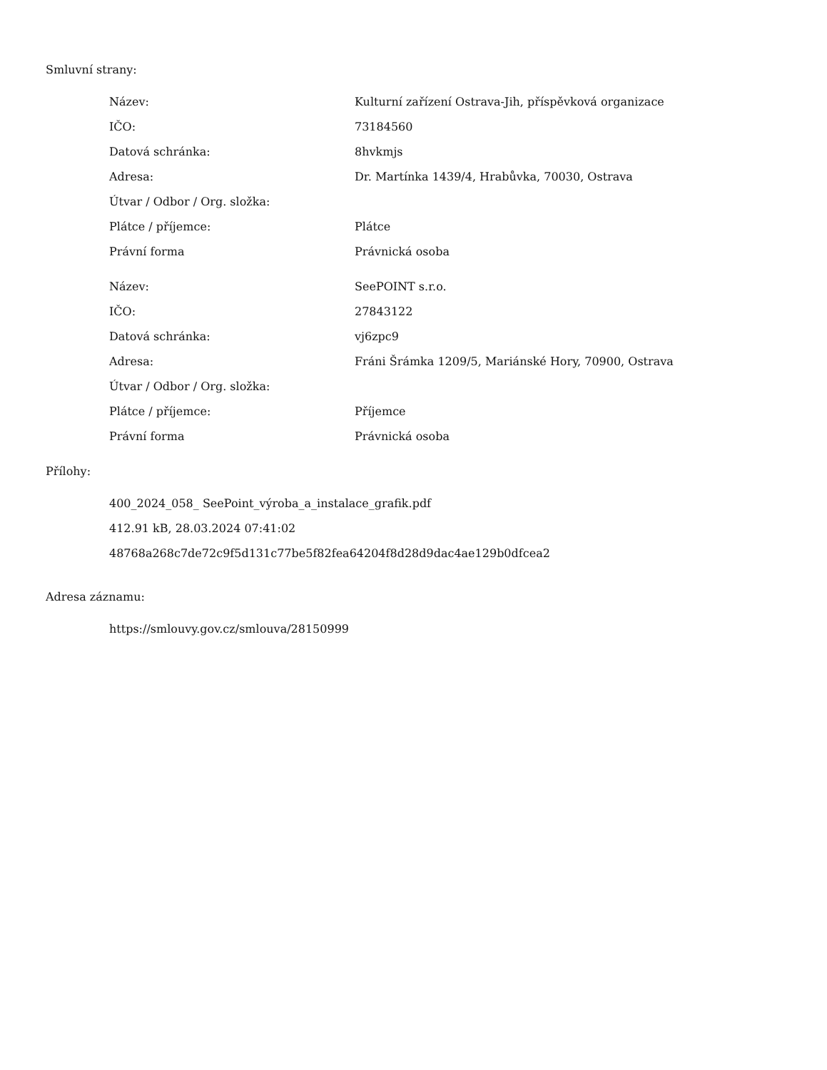Smluvní strany:
| Název: | Kulturní zařízení Ostrava-Jih, příspěvková organizace |
| IČO: | 73184560 |
| Datová schránka: | 8hvkmjs |
| Adresa: | Dr. Martínka 1439/4, Hrabůvka, 70030, Ostrava |
| Útvar / Odbor / Org. složka: | |
| Plátce / příjemce: | Plátce |
| Právní forma | Právnická osoba |
| Název: | SeePOINT s.r.o. |
| IČO: | 27843122 |
| Datová schránka: | vj6zpc9 |
| Adresa: | Fráni Šrámka 1209/5, Mariánské Hory, 70900, Ostrava |
| Útvar / Odbor / Org. složka: | |
| Plátce / příjemce: | Příjemce |
| Právní forma | Právnická osoba |
Přílohy:
400_2024_058_ SeePoint_výroba_a_instalace_grafik.pdf
412.91 kB, 28.03.2024 07:41:02
48768a268c7de72c9f5d131c77be5f82fea64204f8d28d9dac4ae129b0dfcea2
Adresa záznamu:
https://smlouvy.gov.cz/smlouva/28150999